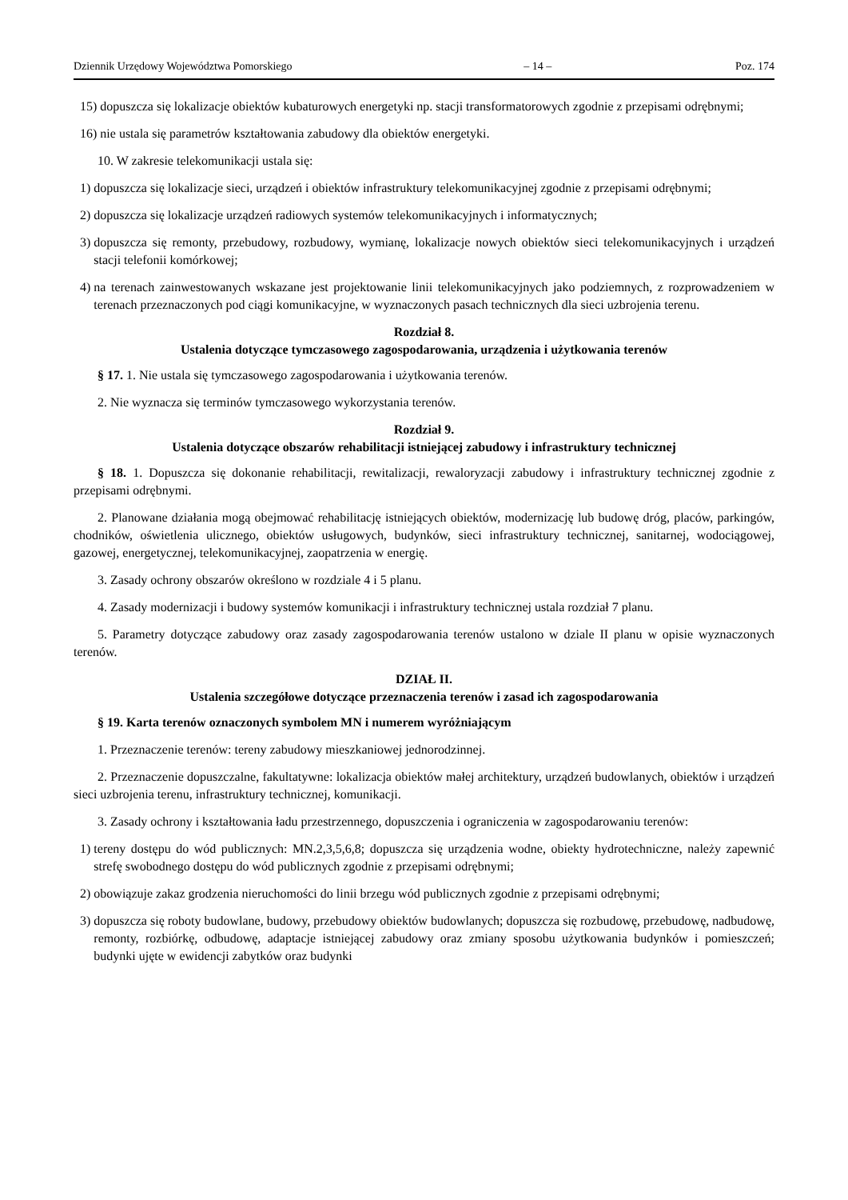Dziennik Urzędowy Województwa Pomorskiego – 14 – Poz. 174
15) dopuszcza się lokalizacje obiektów kubaturowych energetyki np. stacji transformatorowych zgodnie z przepisami odrębnymi;
16) nie ustala się parametrów kształtowania zabudowy dla obiektów energetyki.
10. W zakresie telekomunikacji ustala się:
1) dopuszcza się lokalizacje sieci, urządzeń i obiektów infrastruktury telekomunikacyjnej zgodnie z przepisami odrębnymi;
2) dopuszcza się lokalizacje urządzeń radiowych systemów telekomunikacyjnych i informatycznych;
3) dopuszcza się remonty, przebudowy, rozbudowy, wymianę, lokalizacje nowych obiektów sieci telekomunikacyjnych i urządzeń stacji telefonii komórkowej;
4) na terenach zainwestowanych wskazane jest projektowanie linii telekomunikacyjnych jako podziemnych, z rozprowadzeniem w terenach przeznaczonych pod ciągi komunikacyjne, w wyznaczonych pasach technicznych dla sieci uzbrojenia terenu.
Rozdział 8.
Ustalenia dotyczące tymczasowego zagospodarowania, urządzenia i użytkowania terenów
§ 17. 1. Nie ustala się tymczasowego zagospodarowania i użytkowania terenów.
2. Nie wyznacza się terminów tymczasowego wykorzystania terenów.
Rozdział 9.
Ustalenia dotyczące obszarów rehabilitacji istniejącej zabudowy i infrastruktury technicznej
§ 18. 1. Dopuszcza się dokonanie rehabilitacji, rewitalizacji, rewaloryzacji zabudowy i infrastruktury technicznej zgodnie z przepisami odrębnymi.
2. Planowane działania mogą obejmować rehabilitację istniejących obiektów, modernizację lub budowę dróg, placów, parkingów, chodników, oświetlenia ulicznego, obiektów usługowych, budynków, sieci infrastruktury technicznej, sanitarnej, wodociągowej, gazowej, energetycznej, telekomunikacyjnej, zaopatrzenia w energię.
3. Zasady ochrony obszarów określono w rozdziale 4 i 5 planu.
4. Zasady modernizacji i budowy systemów komunikacji i infrastruktury technicznej ustala rozdział 7 planu.
5. Parametry dotyczące zabudowy oraz zasady zagospodarowania terenów ustalono w dziale II planu w opisie wyznaczonych terenów.
DZIAŁ II.
Ustalenia szczegółowe dotyczące przeznaczenia terenów i zasad ich zagospodarowania
§ 19. Karta terenów oznaczonych symbolem MN i numerem wyróżniającym
1. Przeznaczenie terenów: tereny zabudowy mieszkaniowej jednorodzinnej.
2. Przeznaczenie dopuszczalne, fakultatywne: lokalizacja obiektów małej architektury, urządzeń budowlanych, obiektów i urządzeń sieci uzbrojenia terenu, infrastruktury technicznej, komunikacji.
3. Zasady ochrony i kształtowania ładu przestrzennego, dopuszczenia i ograniczenia w zagospodarowaniu terenów:
1) tereny dostępu do wód publicznych: MN.2,3,5,6,8; dopuszcza się urządzenia wodne, obiekty hydrotechniczne, należy zapewnić strefę swobodnego dostępu do wód publicznych zgodnie z przepisami odrębnymi;
2) obowiązuje zakaz grodzenia nieruchomości do linii brzegu wód publicznych zgodnie z przepisami odrębnymi;
3) dopuszcza się roboty budowlane, budowy, przebudowy obiektów budowlanych; dopuszcza się rozbudowę, przebudowę, nadbudowę, remonty, rozbiórkę, odbudowę, adaptacje istniejącej zabudowy oraz zmiany sposobu użytkowania budynków i pomieszczeń; budynki ujęte w ewidencji zabytków oraz budynki